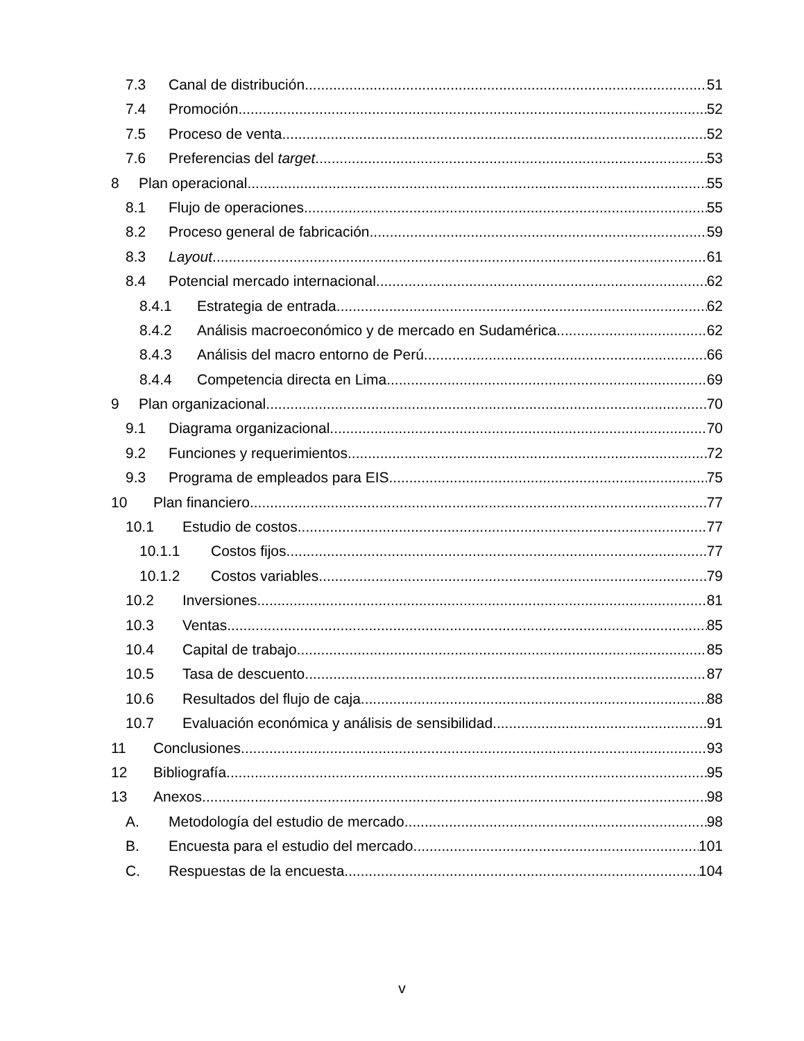7.3 Canal de distribución 51
7.4 Promoción 52
7.5 Proceso de venta 52
7.6 Preferencias del target 53
8 Plan operacional 55
8.1 Flujo de operaciones 55
8.2 Proceso general de fabricación 59
8.3 Layout 61
8.4 Potencial mercado internacional 62
8.4.1 Estrategia de entrada 62
8.4.2 Análisis macroeconómico y de mercado en Sudamérica 62
8.4.3 Análisis del macro entorno de Perú 66
8.4.4 Competencia directa en Lima 69
9 Plan organizacional 70
9.1 Diagrama organizacional 70
9.2 Funciones y requerimientos 72
9.3 Programa de empleados para EIS 75
10 Plan financiero 77
10.1 Estudio de costos 77
10.1.1 Costos fijos 77
10.1.2 Costos variables 79
10.2 Inversiones 81
10.3 Ventas 85
10.4 Capital de trabajo 85
10.5 Tasa de descuento 87
10.6 Resultados del flujo de caja 88
10.7 Evaluación económica y análisis de sensibilidad 91
11 Conclusiones 93
12 Bibliografía 95
13 Anexos 98
A. Metodología del estudio de mercado 98
B. Encuesta para el estudio del mercado 101
C. Respuestas de la encuesta 104
v